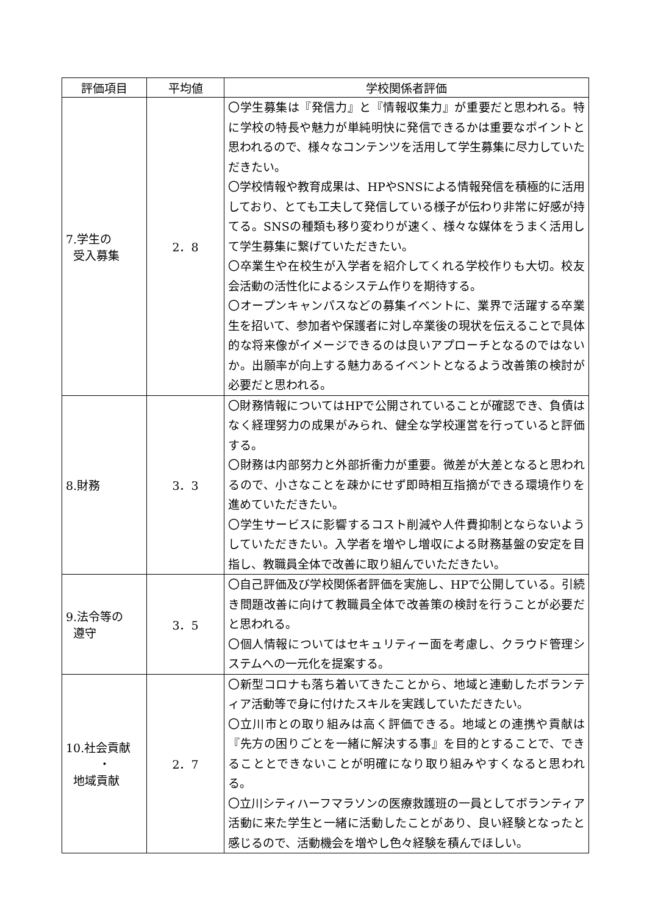| 評価項目 | 平均値 | 学校関係者評価 |
| --- | --- | --- |
| 7.学生の 受入募集 | 2．8 | 〇学生募集は『発信力』と『情報収集力』が重要だと思われる。特に学校の特長や魅力が単純明快に発信できるかは重要なポイントと思われるので、様々なコンテンツを活用して学生募集に尽力していただきたい。 〇学校情報や教育成果は、HPやSNSによる情報発信を積極的に活用しており、とても工夫して発信している様子が伝わり非常に好感が持てる。SNSの種類も移り変わりが速く、様々な媒体をうまく活用して学生募集に繋げていただきたい。 〇卒業生や在校生が入学者を紹介してくれる学校作りも大切。校友会活動の活性化によるシステム作りを期待する。 〇オープンキャンパスなどの募集イベントに、業界で活躍する卒業生を招いて、参加者や保護者に対し卒業後の現状を伝えることで具体的な将来像がイメージできるのは良いアプローチとなるのではないか。出願率が向上する魅力あるイベントとなるよう改善策の検討が必要だと思われる。 |
| 8.財務 | 3．3 | 〇財務情報についてはHPで公開されていることが確認でき、負債はなく経理努力の成果がみられ、健全な学校運営を行っていると評価する。 〇財務は内部努力と外部折衝力が重要。微差が大差となると思われるので、小さなことを疎かにせず即時相互指摘ができる環境作りを進めていただきたい。 〇学生サービスに影響するコスト削減や人件費抑制とならないようしていただきたい。入学者を増やし増収による財務基盤の安定を目指し、教職員全体で改善に取り組んでいただきたい。 |
| 9.法令等の 遵守 | 3．5 | 〇自己評価及び学校関係者評価を実施し、HPで公開している。引続き問題改善に向けて教職員全体で改善策の検討を行うことが必要だと思われる。 〇個人情報についてはセキュリティー面を考慮し、クラウド管理システムへの一元化を提案する。 |
| 10.社会貢献 ・ 地域貢献 | 2．7 | 〇新型コロナも落ち着いてきたことから、地域と連動したボランティア活動等で身に付けたスキルを実践していただきたい。 〇立川市との取り組みは高く評価できる。地域との連携や貢献は『先方の困りごとを一緒に解決する事』を目的とすることで、できることとできないことが明確になり取り組みやすくなると思われる。 〇立川シティハーフマラソンの医療救護班の一員としてボランティア活動に来た学生と一緒に活動したことがあり、良い経験となったと感じるので、活動機会を増やし色々経験を積んでほしい。 |